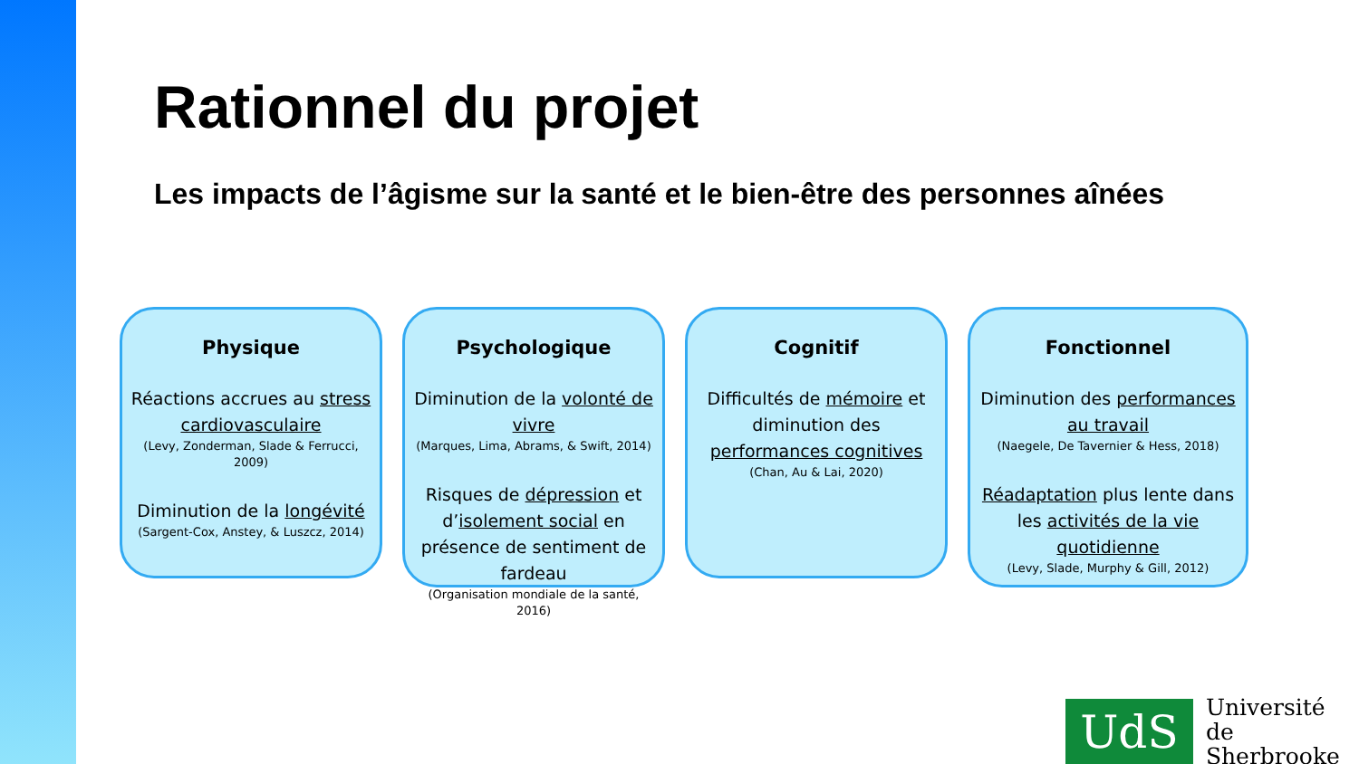Rationnel du projet
Les impacts de l’âgisme sur la santé et le bien-être des personnes aînées
Physique
Réactions accrues au stress cardiovasculaire
(Levy, Zonderman, Slade & Ferrucci, 2009)
Diminution de la longévité
(Sargent-Cox, Anstey, & Luszcz, 2014)
Psychologique
Diminution de la volonté de vivre
(Marques, Lima, Abrams, & Swift, 2014)
Risques de dépression et d’isolement social en présence de sentiment de fardeau
(Organisation mondiale de la santé, 2016)
Cognitif
Difficultés de mémoire et diminution des performances cognitives
(Chan, Au & Lai, 2020)
Fonctionnel
Diminution des performances au travail
(Naegele, De Tavernier & Hess, 2018)
Réadaptation plus lente dans les activités de la vie quotidienne
(Levy, Slade, Murphy & Gill, 2012)
UdS
Université de
Sherbrooke